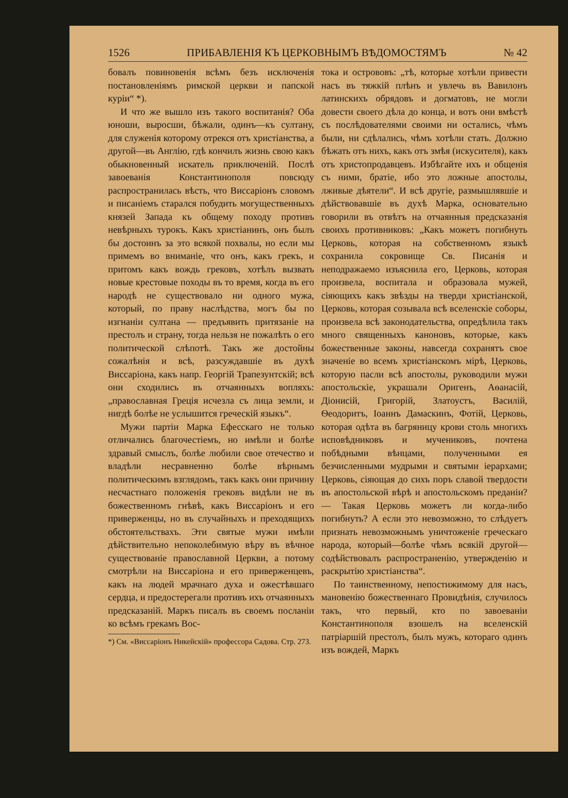1526 ПРИБАВЛЕНІЯ КЪ ЦЕРКОВНЫМЪ ВѢДОМОСТЯМЪ № 42
бовалъ повиновенія всѣмъ безъ исключенія постановленіямъ римской церкви и папской куріи“ *).
И что же вышло изъ такого воспитанія? Оба юноши, выросши, бѣжали, одинъ—къ султану, для служенія которому отрекся отъ христіанства, а другой—въ Англію, гдѣ кончилъ жизнь свою какъ обыкновенный искатель приключеній. Послѣ завоеванія Константинополя повсюду распространилась вѣсть, что Виссаріонъ словомъ и писаніемъ старался побудить могущественныхъ князей Запада къ общему походу противъ невѣрныхъ турокъ. Какъ христіанинъ, онъ былъ бы достоинъ за это всякой похвалы, но если мы примемъ во вниманіе, что онъ, какъ грекъ, и притомъ какъ вождь грековъ, хотѣлъ вызвать новые крестовые походы въ то время, когда въ его народѣ не существовало ни одного мужа, который, по праву наслѣдства, могъ бы по изгнаніи султана — предъявить притязаніе на престолъ и страну, тогда нельзя не пожалѣть о его политической слѣпотѣ. Такъ же достойны сожалѣнія и всѣ, разсуждавшіе въ духѣ Виссаріона, какъ напр. Георгій Трапезунтскій; всѣ они сходились въ отчаянныхъ вопляхъ: „православная Греція исчезла съ лица земли, и нигдѣ болѣе не услышится греческій языкъ“.
Мужи партіи Марка Ефесскаго не только отличались благочестіемъ, но имѣли и болѣе здравый смыслъ, болѣе любили свое отечество и владѣли несравненно болѣе вѣрнымъ политическимъ взглядомъ, такъ какъ они причину несчастнаго положенія грековъ видѣли не въ божественномъ гнѣвѣ, какъ Виссаріонъ и его приверженцы, но въ случайныхъ и преходящихъ обстоятельствахъ. Эти святые мужи имѣли дѣйствительно непоколебимую вѣру въ вѣчное существованіе православной Церкви, а потому смотрѣли на Виссаріона и его приверженцевъ, какъ на людей мрачнаго духа и ожестѣвшаго сердца, и предостерегали противъ ихъ отчаянныхъ предсказаній. Маркъ писалъ въ своемъ посланіи ко всѣмъ грекамъ Вос-
*) См. «Виссаріонъ Никейскій» профессора Садова. Стр. 273.
тока и острововъ: „тѣ, которые хотѣли привести насъ въ тяжкій плѣнъ и увлечь въ Вавилонъ латинскихъ обрядовъ и догматовъ, не могли довести своего дѣла до конца, и вотъ они вмѣстѣ съ послѣдователями своими ни остались, чѣмъ были, ни сдѣлались, чѣмъ хотѣли стать. Должно бѣжать отъ нихъ, какъ отъ змѣя (искусителя), какъ отъ христопродавцевъ. Избѣгайте ихъ и общенія съ ними, братіе, ибо это ложные апостолы, лживые дѣятели“. И всѣ другіе, размышлявшіе и дѣйствовавшіе въ духѣ Марка, основательно говорили въ отвѣтъ на отчаянныя предсказанія своихъ противниковъ: „Какъ можетъ погибнуть Церковь, которая на собственномъ языкѣ сохранила сокровище Св. Писанія и неподражаемо изъяснила его, Церковь, которая произвела, воспитала и образовала мужей, сіяющихъ какъ звѣзды на тверди христіанской, Церковь, которая созывала всѣ вселенскіе соборы, произвела всѣ законодательства, опредѣлила такъ много священныхъ каноновъ, которые, какъ божественные законы, навсегда сохранятъ свое значеніе во всемъ христіанскомъ мірѣ, Церковь, которую пасли всѣ апостолы, руководили мужи апостольскіе, украшали Оригенъ, Аѳанасій, Діонисій, Григорій, Златоустъ, Василій, Ѳеодоритъ, Іоаннъ Дамаскинъ, Фотій, Церковь, которая одѣта въ багряницу крови столь многихъ исповѣдниковъ и мучениковъ, почтена побѣдными вѣнцами, полученными ея безчисленными мудрыми и святыми іерархами; Церковь, сіяющая до сихъ поръ славой твердости въ апостольской вѣрѣ и апостольскомъ преданіи? — Такая Церковь можетъ ли когда-либо погибнуть? А если это невозможно, то слѣдуетъ признать невозможнымъ уничтоженіе греческаго народа, который—болѣе чѣмъ всякій другой—содѣйствовалъ распространенію, утвержденію и раскрытію христіанства“.
По таинственному, непостижимому для насъ, мановенію божественнаго Провидѣнія, случилось такъ, что первый, кто по завоеваніи Константинополя взошелъ на вселенскій патріаршій престолъ, былъ мужъ, котораго одинъ изъ вождей, Маркъ